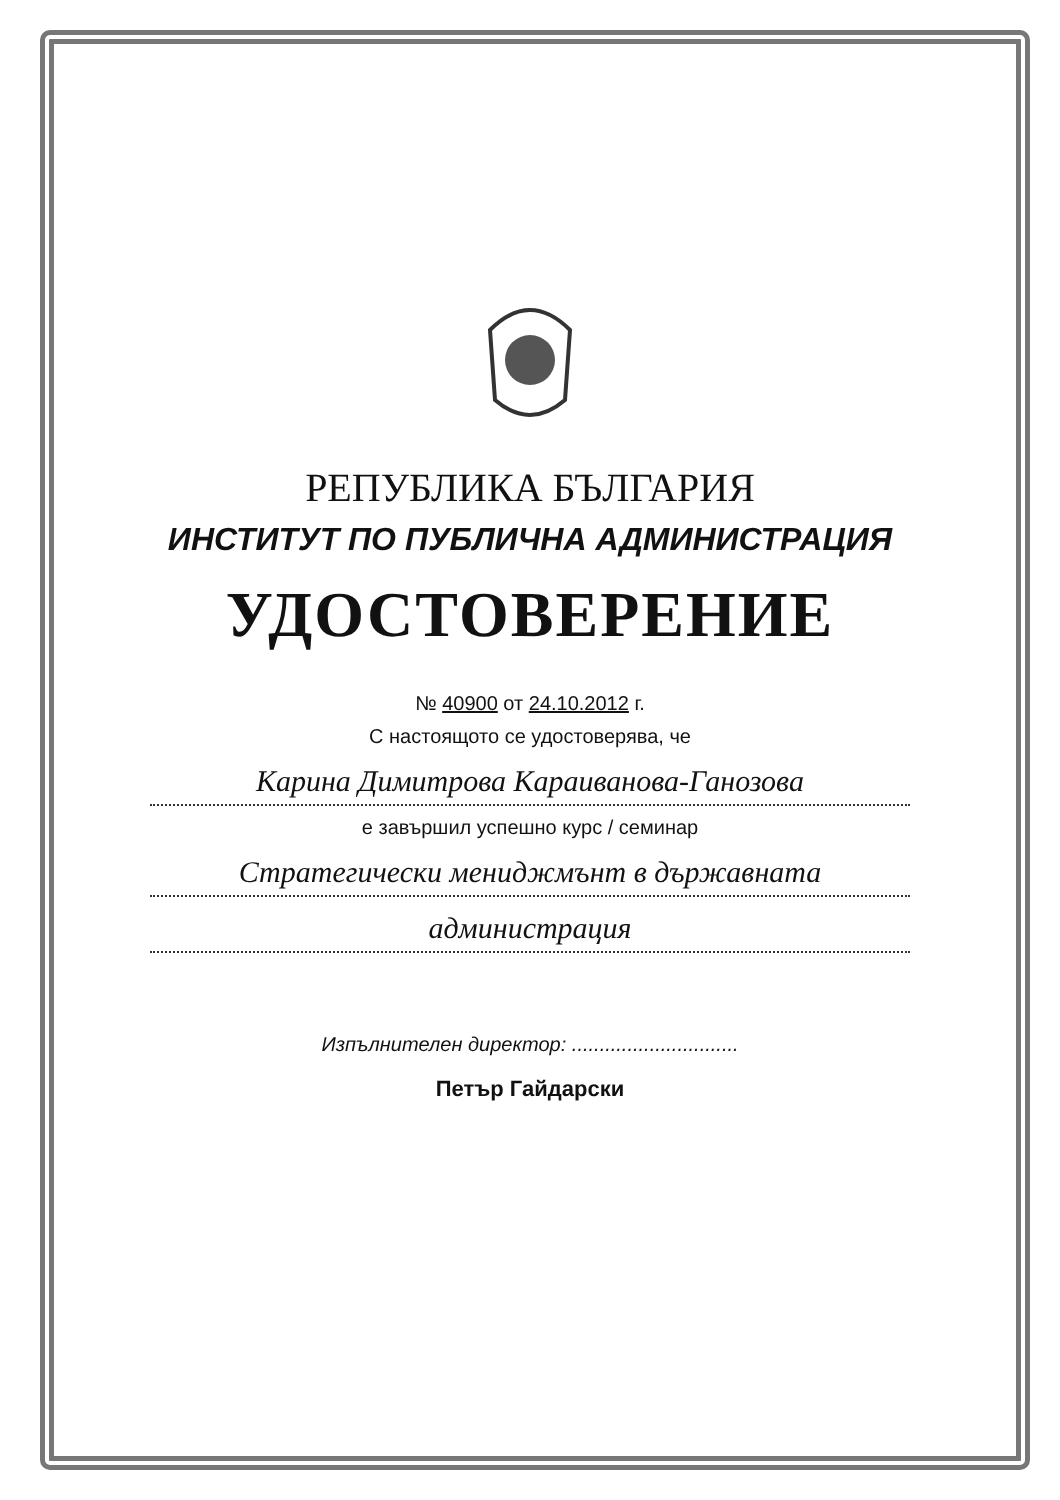РЕПУБЛИКА БЪЛГАРИЯ
ИНСТИТУТ ПО ПУБЛИЧНА АДМИНИСТРАЦИЯ
УДОСТОВЕРЕНИЕ
№ 40900 от 24.10.2012 г.
С настоящото се удостоверява, че
Карина Димитрова Караиванова-Ганозова
е завършил успешно курс / семинар
Стратегически мениджмънт в държавната
администрация
Изпълнителен директор: ..............................
Петър Гайдарски